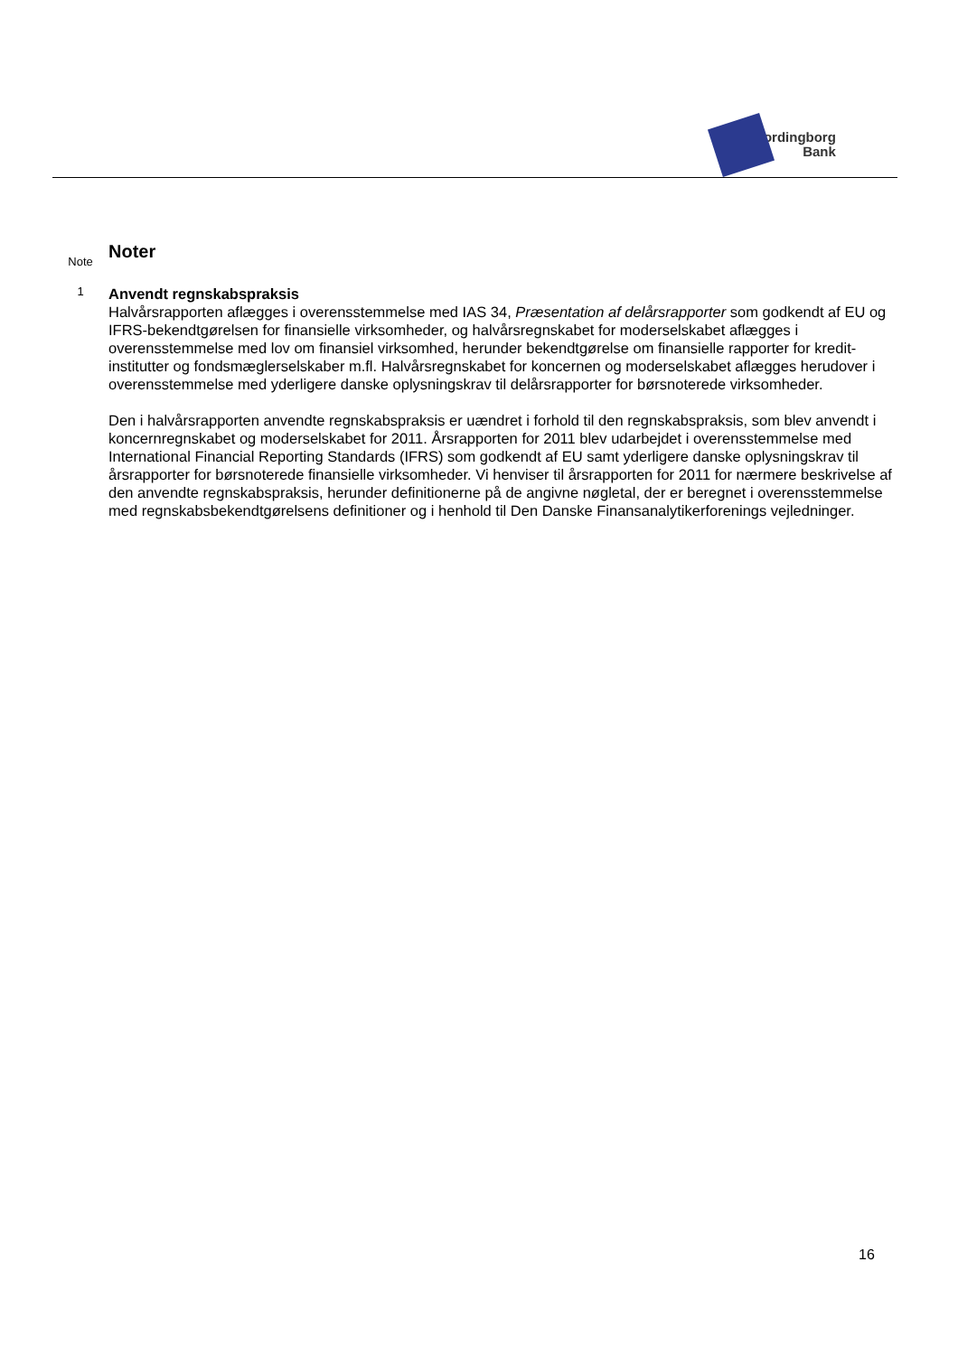Vordingborg
Bank
Note
Noter
1
Anvendt regnskabspraksis
Halvårsrapporten aflægges i overensstemmelse med IAS 34, Præsentation af delårsrapporter som godkendt af EU og IFRS-bekendtgørelsen for finansielle virksomheder, og halvårsregnskabet for moderselskabet aflægges i overensstemmelse med lov om finansiel virksomhed, herunder bekendtgørelse om finansielle rapporter for kredit­institutter og fondsmæglerselskaber m.fl. Halvårsregnskabet for koncernen og moderselskabet aflægges herud­over i overensstemmelse med yderligere danske oplysningskrav til delårsrapporter for børsnoterede virksomhe­der.
Den i halvårsrapporten anvendte regnskabspraksis er uændret i forhold til den regnskabspraksis, som blev an­vendt i koncernregnskabet og moderselskabet for 2011. Årsrapporten for 2011 blev udarbejdet i overensstem­melse med International Financial Reporting Standards (IFRS) som godkendt af EU samt yderligere danske op­lysningskrav til årsrapporter for børsnoterede finansielle virksomheder. Vi henviser til årsrapporten for 2011 for nærmere beskrivelse af den anvendte regnskabspraksis, herunder definitionerne på de angivne nøgletal, der er beregnet i overensstemmelse med regnskabsbekendtgørelsens definitioner og i henhold til Den Danske Finans­analytikerforenings vejledninger.
16